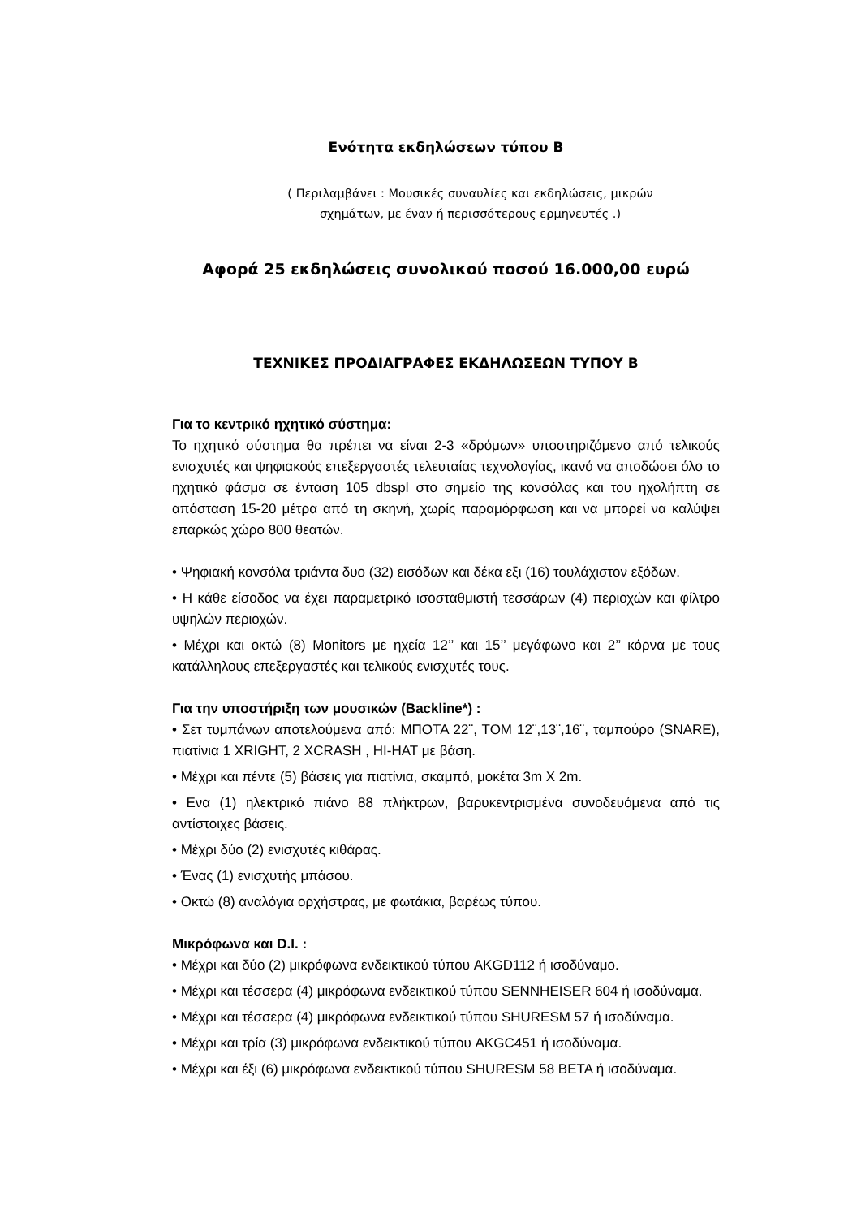Ενότητα εκδηλώσεων τύπου Β
( Περιλαμβάνει : Μουσικές συναυλίες και εκδηλώσεις, μικρών
σχημάτων, με έναν ή περισσότερους ερμηνευτές .)
Αφορά 25 εκδηλώσεις συνολικού ποσού 16.000,00 ευρώ
ΤΕΧΝΙΚΕΣ ΠΡΟΔΙΑΓΡΑΦΕΣ ΕΚΔΗΛΩΣΕΩΝ ΤΥΠΟΥ Β
Για το κεντρικό ηχητικό σύστημα:
Το ηχητικό σύστημα θα πρέπει να είναι 2-3 «δρόμων» υποστηριζόμενο από τελικούς ενισχυτές και ψηφιακούς επεξεργαστές τελευταίας τεχνολογίας, ικανό να αποδώσει όλο το ηχητικό φάσμα σε ένταση 105 dbspl στο σημείο της κονσόλας και του ηχολήπτη σε απόσταση 15-20 μέτρα από τη σκηνή, χωρίς παραμόρφωση και να μπορεί να καλύψει επαρκώς χώρο 800 θεατών.
• Ψηφιακή κονσόλα τριάντα δυο (32) εισόδων και δέκα εξι (16) τουλάχιστον εξόδων.
• Η κάθε είσοδος να έχει παραμετρικό ισοσταθμιστή τεσσάρων (4) περιοχών και φίλτρο υψηλών περιοχών.
• Μέχρι και οκτώ (8) Monitors με ηχεία 12’’ και 15’’ μεγάφωνο και 2’’ κόρνα με τους κατάλληλους επεξεργαστές και τελικούς ενισχυτές τους.
Για την υποστήριξη των μουσικών (Backline*) :
• Σετ τυμπάνων αποτελούμενα από: ΜΠΟΤΑ 22¨, ΤΟΜ 12¨,13¨,16¨, ταμπούρο (SNARE), πιατίνια 1 XRIGHT, 2 XCRASH , HI-HAT με βάση.
• Μέχρι και πέντε (5) βάσεις για πιατίνια, σκαμπό, μοκέτα 3m X 2m.
• Ενα (1) ηλεκτρικό πιάνο 88 πλήκτρων, βαρυκεντρισμένα συνοδευόμενα από τις αντίστοιχες βάσεις.
• Μέχρι δύο (2) ενισχυτές κιθάρας.
• Ένας (1) ενισχυτής μπάσου.
• Οκτώ (8) αναλόγια ορχήστρας, με φωτάκια, βαρέως τύπου.
Μικρόφωνα και D.I. :
• Μέχρι και δύο (2) μικρόφωνα ενδεικτικού τύπου AKGD112 ή ισοδύναμο.
• Μέχρι και τέσσερα (4) μικρόφωνα ενδεικτικού τύπου SENNHEISER 604 ή ισοδύναμα.
• Μέχρι και τέσσερα (4) μικρόφωνα ενδεικτικού τύπου SHURESM 57 ή ισοδύναμα.
• Μέχρι και τρία (3) μικρόφωνα ενδεικτικού τύπου AKGC451 ή ισοδύναμα.
• Μέχρι και έξι (6) μικρόφωνα ενδεικτικού τύπου SHURESM 58 BETA ή ισοδύναμα.